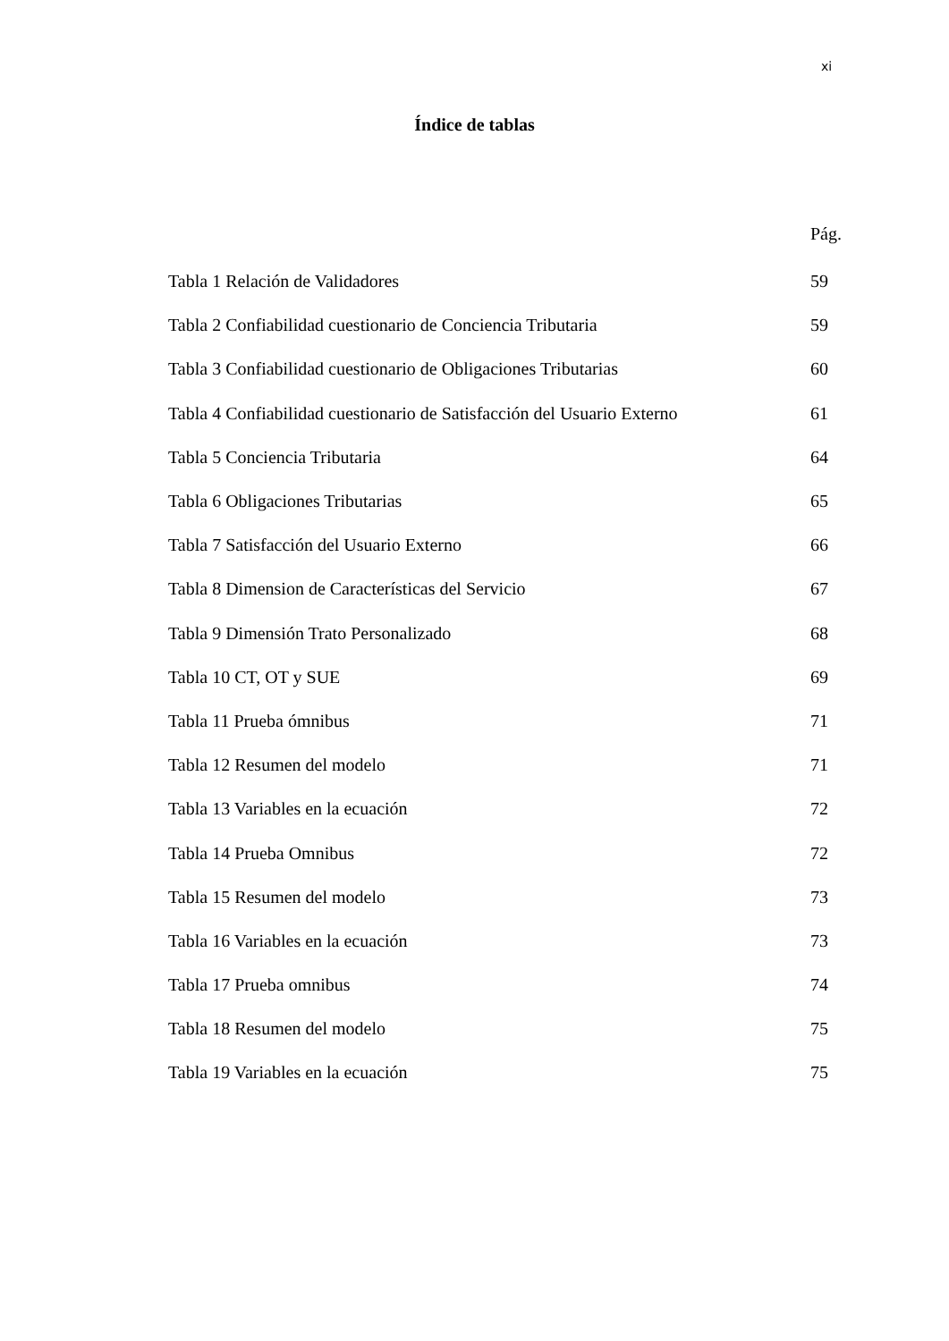xi
Índice de tablas
Pág.
| Tabla 1 Relación de Validadores | 59 |
| Tabla 2 Confiabilidad cuestionario de Conciencia Tributaria | 59 |
| Tabla 3 Confiabilidad cuestionario de Obligaciones Tributarias | 60 |
| Tabla 4 Confiabilidad cuestionario de Satisfacción del Usuario Externo | 61 |
| Tabla 5 Conciencia Tributaria | 64 |
| Tabla 6 Obligaciones Tributarias | 65 |
| Tabla 7 Satisfacción del Usuario Externo | 66 |
| Tabla 8 Dimension de Características del Servicio | 67 |
| Tabla 9 Dimensión Trato Personalizado | 68 |
| Tabla 10 CT, OT y SUE | 69 |
| Tabla 11 Prueba ómnibus | 71 |
| Tabla 12 Resumen del modelo | 71 |
| Tabla 13 Variables en la ecuación | 72 |
| Tabla 14 Prueba Omnibus | 72 |
| Tabla 15 Resumen del modelo | 73 |
| Tabla 16 Variables en la ecuación | 73 |
| Tabla 17 Prueba omnibus | 74 |
| Tabla 18 Resumen del modelo | 75 |
| Tabla 19 Variables en la ecuación | 75 |